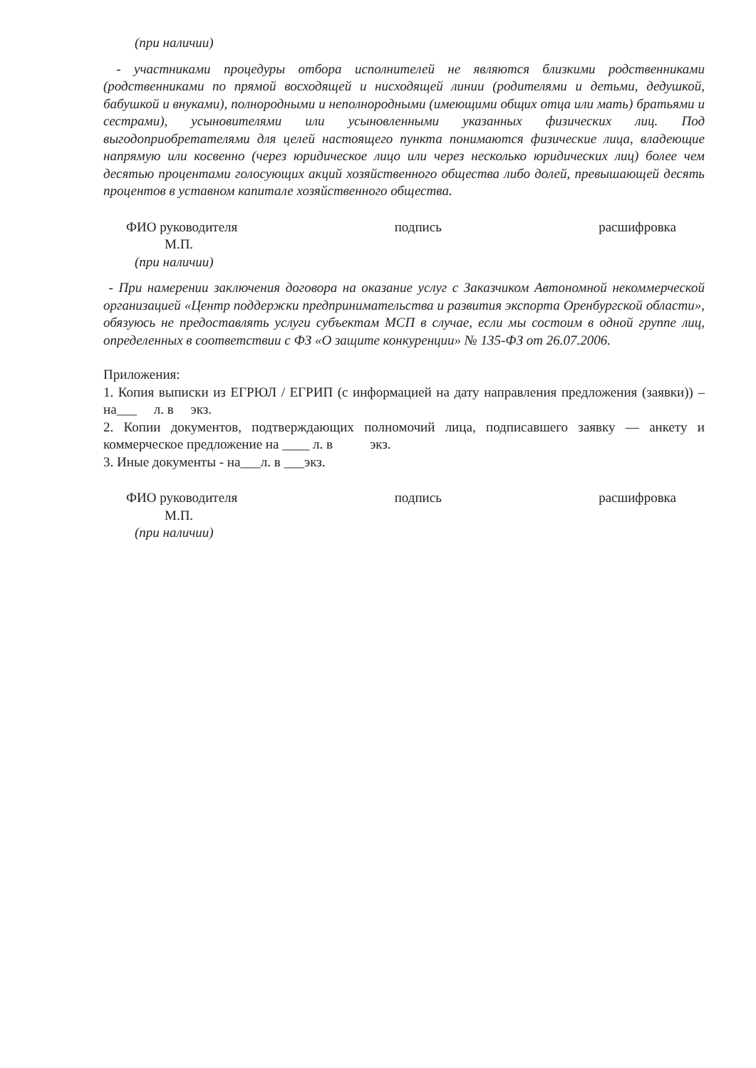(при наличии)
- участниками процедуры отбора исполнителей не являются близкими родственниками (родственниками по прямой восходящей и нисходящей линии (родителями и детьми, дедушкой, бабушкой и внуками), полнородными и неполнородными (имеющими общих отца или мать) братьями и сестрами), усыновителями или усыновленными указанных физических лиц. Под выгодоприобретателями для целей настоящего пункта понимаются физические лица, владеющие напрямую или косвенно (через юридическое лицо или через несколько юридических лиц) более чем десятью процентами голосующих акций хозяйственного общества либо долей, превышающей десять процентов в уставном капитале хозяйственного общества.
ФИО руководителя подпись расшифровка
М.П.
(при наличии)
- При намерении заключения договора на оказание услуг с Заказчиком Автономной некоммерческой организацией «Центр поддержки предпринимательства и развития экспорта Оренбургской области», обязуюсь не предоставлять услуги субъектам МСП в случае, если мы состоим в одной группе лиц, определенных в соответствии с ФЗ «О защите конкуренции» № 135-ФЗ от 26.07.2006.
Приложения:
1. Копия выписки из ЕГРЮЛ / ЕГРИП (с информацией на дату направления предложения (заявки)) – на___ л. в экз.
2. Копии документов, подтверждающих полномочий лица, подписавшего заявку — анкету и коммерческое предложение на ____ л. в экз.
3. Иные документы - на___л. в ___экз.
ФИО руководителя подпись расшифровка
М.П.
(при наличии)